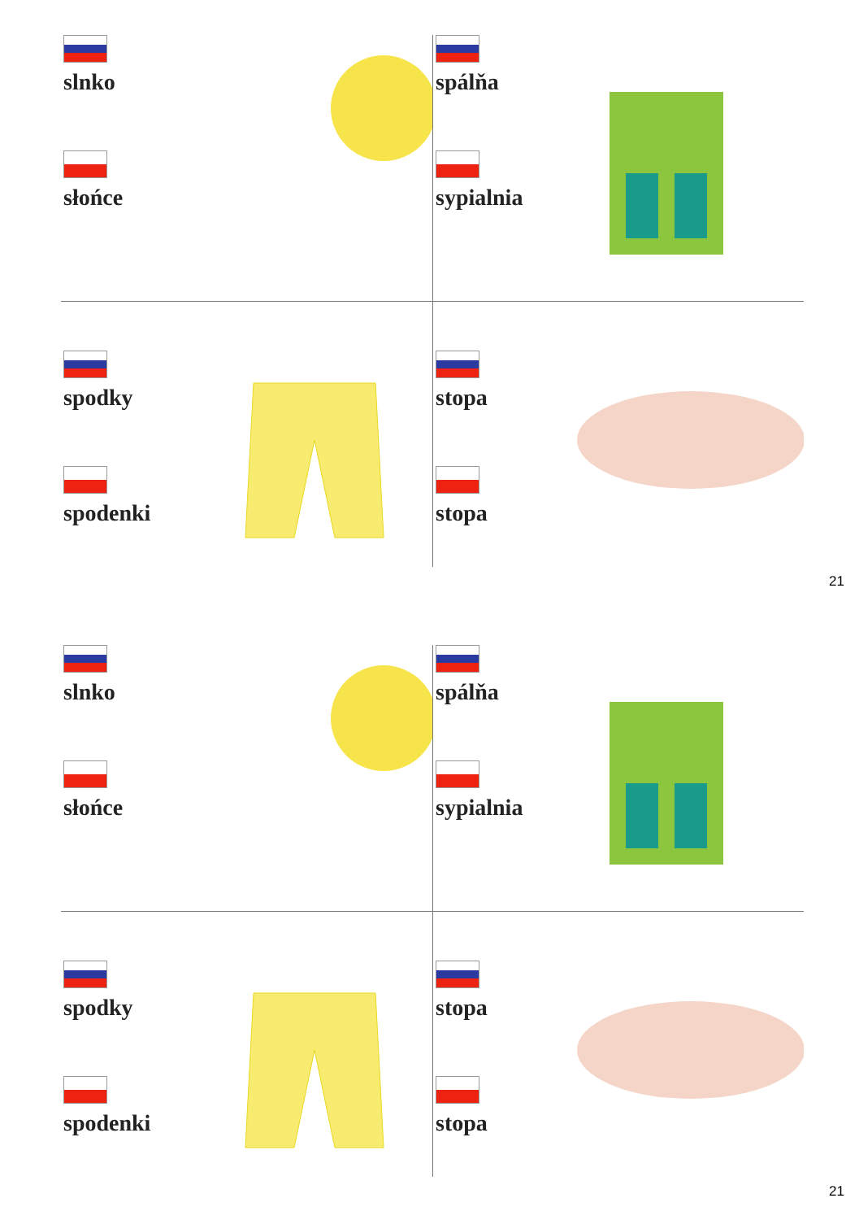slnko
słońce
spálňa
sypialnia
spodky
spodenki
stopa
stopa
21
slnko
słońce
spálňa
sypialnia
spodky
spodenki
stopa
stopa
21